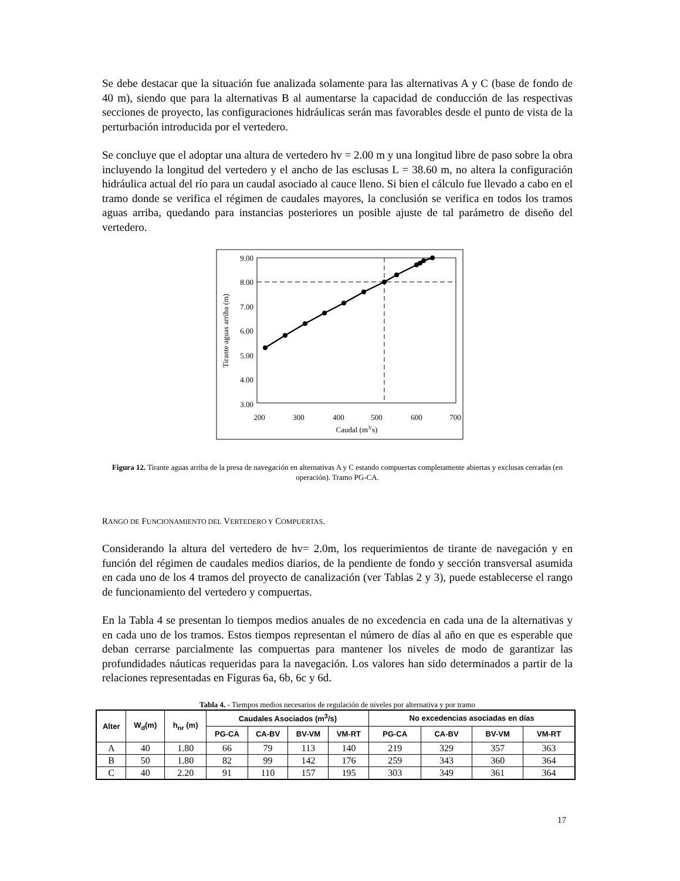Se debe destacar que la situación fue analizada solamente para las alternativas A y C (base de fondo de 40 m), siendo que para la alternativas B al aumentarse la capacidad de conducción de las respectivas secciones de proyecto, las configuraciones hidráulicas serán mas favorables desde el punto de vista de la perturbación introducida por el vertedero.
Se concluye que el adoptar una altura de vertedero hv = 2.00 m y una longitud libre de paso sobre la obra incluyendo la longitud del vertedero y el ancho de las esclusas L = 38.60 m, no altera la configuración hidráulica actual del río para un caudal asociado al cauce lleno. Si bien el cálculo fue llevado a cabo en el tramo donde se verifica el régimen de caudales mayores, la conclusión se verifica en todos los tramos aguas arriba, quedando para instancias posteriores un posible ajuste de tal parámetro de diseño del vertedero.
9.00
8.00
7.00
6.00
5.00
4.00
3.00
200
300
400
500
600
700
Caudal (m3/s)
Tirante aguas arriba (m)
Figura 12. Tirante aguas arriba de la presa de navegación en alternativas A y C estando compuertas completamente abiertas y exclusas cerradas (en operación). Tramo PG-CA.
RANGO DE FUNCIONAMIENTO DEL VERTEDERO Y COMPUERTAS.
Considerando la altura del vertedero de hv= 2.0m, los requerimientos de tirante de navegación y en función del régimen de caudales medios diarios, de la pendiente de fondo y sección transversal asumida en cada uno de los 4 tramos del proyecto de canalización (ver Tablas 2 y 3), puede establecerse el rango de funcionamiento del vertedero y compuertas.
En la Tabla 4 se presentan lo tiempos medios anuales de no excedencia en cada una de la alternativas y en cada uno de los tramos. Estos tiempos representan el número de días al año en que es esperable que deban cerrarse parcialmente las compuertas para mantener los niveles de modo de garantizar las profundidades náuticas requeridas para la navegación. Los valores han sido determinados a partir de la relaciones representadas en Figuras 6a, 6b, 6c y 6d.
Tabla 4. - Tiempos medios necesarios de regulación de niveles por alternativa y por tramo
| Alter | W<sub>d</sub>(m) | h<sub>nr</sub> (m) | Caudales Asociados (m<sup>3</sup>/s) | | | | No excedencias asociadas en días | | | |
| --- | --- | --- | --- | --- | --- | --- | --- | --- | --- | --- |
| | | | PG-CA | CA-BV | BV-VM | VM-RT | PG-CA | CA-BV | BV-VM | VM-RT |
| A | 40 | 1.80 | 66 | 79 | 113 | 140 | 219 | 329 | 357 | 363 |
| B | 50 | 1.80 | 82 | 99 | 142 | 176 | 259 | 343 | 360 | 364 |
| C | 40 | 2.20 | 91 | 110 | 157 | 195 | 303 | 349 | 361 | 364 |
17